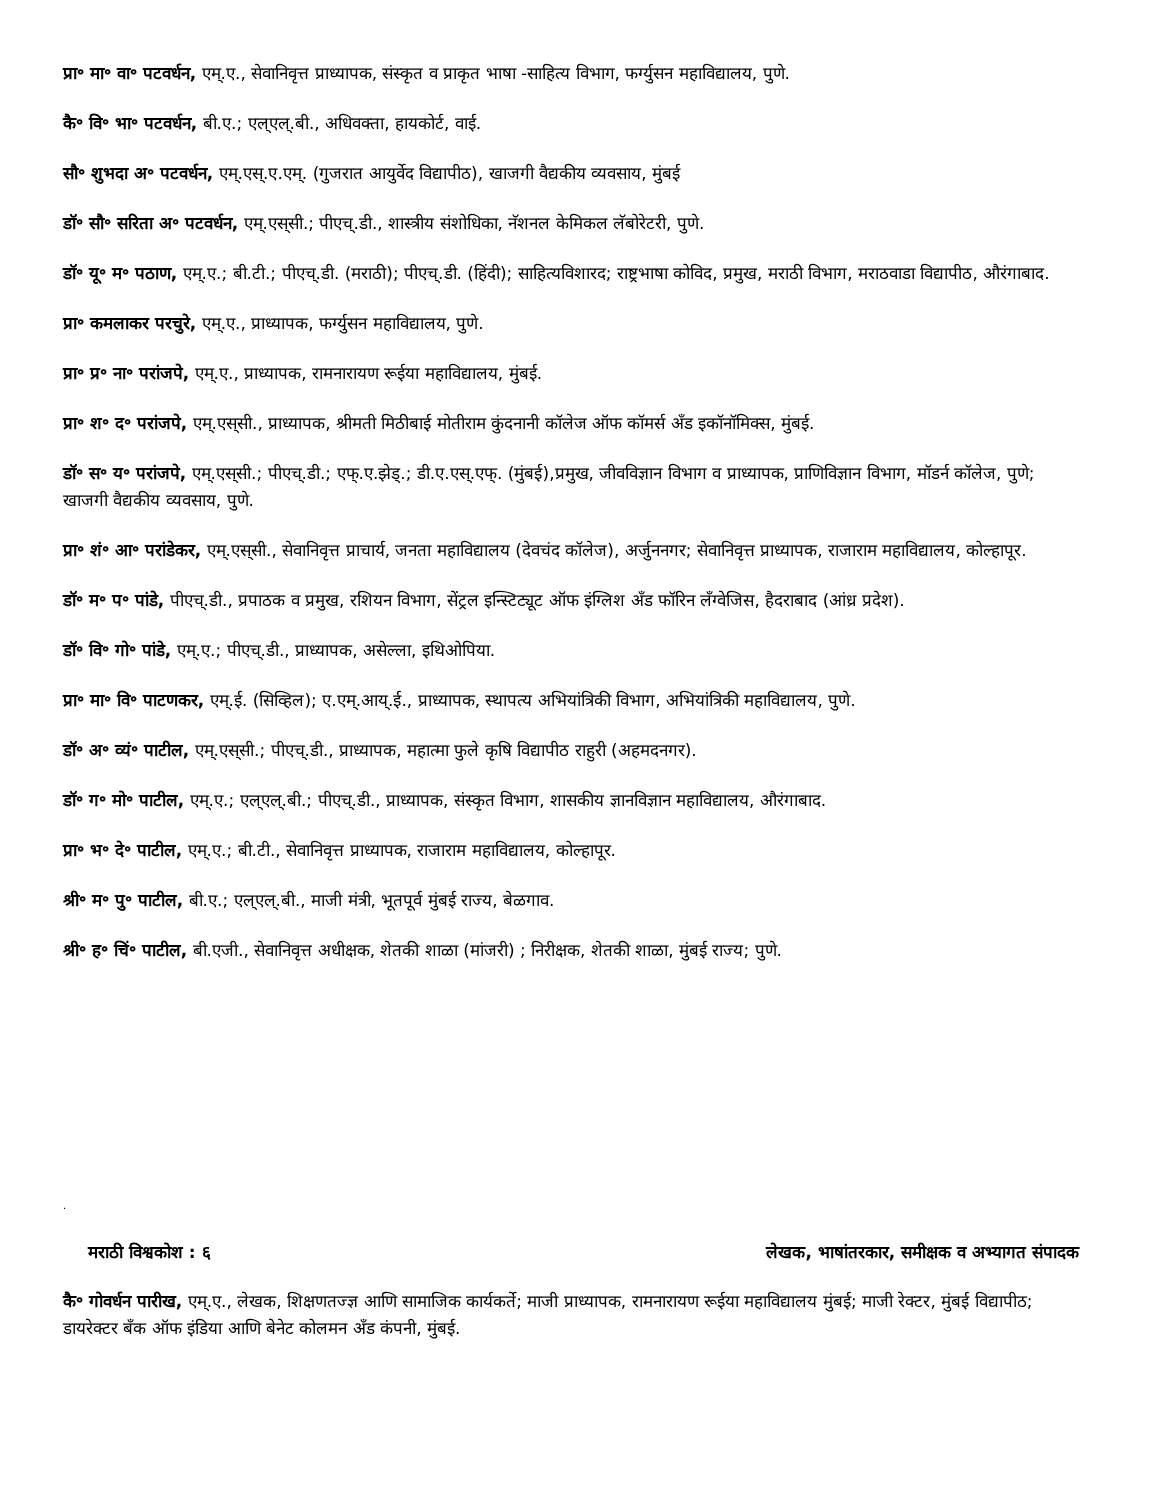प्रा॰ मा॰ वा॰ पटवर्धन, एम्.ए., सेवानिवृत्त प्राध्यापक, संस्कृत व प्राकृत भाषा -साहित्य विभाग, फर्ग्युसन महाविद्यालय, पुणे.
कै॰ वि॰ भा॰ पटवर्धन, बी.ए.; एल्‌एल्.बी., अधिवक्ता, हायकोर्ट, वाई.
सौ॰ शुभदा अ॰ पटवर्धन, एम्.एस्.ए.एम्. (गुजरात आयुर्वेद विद्यापीठ), खाजगी वैद्यकीय व्यवसाय, मुंबई
डॉ॰ सौ॰ सरिता अ॰ पटवर्धन, एम्.एस्‌सी.; पीएच्.डी., शास्त्रीय संशोधिका, नॅशनल केमिकल लॅबोरेटरी, पुणे.
डॉ॰ यू॰ म॰ पठाण, एम्.ए.; बी.टी.; पीएच्.डी. (मराठी); पीएच्.डी. (हिंदी); साहित्यविशारद; राष्ट्रभाषा कोविद, प्रमुख, मराठी विभाग, मराठवाडा विद्यापीठ, औरंगाबाद.
प्रा॰ कमलाकर परचुरे, एम्.ए., प्राध्यापक, फर्ग्युसन महाविद्यालय, पुणे.
प्रा॰ प्र॰ ना॰ परांजपे, एम्.ए., प्राध्यापक, रामनारायण रूईया महाविद्यालय, मुंबई.
प्रा॰ श॰ द॰ परांजपे, एम्.एस्‌सी., प्राध्यापक, श्रीमती मिठीबाई मोतीराम कुंदनानी कॉलेज ऑफ कॉमर्स अँड इकॉनॉमिक्स, मुंबई.
डॉ॰ स॰ य॰ परांजपे, एम्.एस्‌सी.; पीएच्.डी.; एफ्‌.ए.झेड्.; डी.ए.एस्.एफ्. (मुंबई),प्रमुख, जीवविज्ञान विभाग व प्राध्यापक, प्राणिविज्ञान विभाग, मॉडर्न कॉलेज, पुणे; खाजगी वैद्यकीय व्यवसाय, पुणे.
प्रा॰ शं॰ आ॰ परांडेकर, एम्.एस्‌सी., सेवानिवृत्त प्राचार्य, जनता महाविद्यालय (देवचंद कॉलेज), अर्जुननगर; सेवानिवृत्त प्राध्यापक, राजाराम महाविद्यालय, कोल्हापूर.
डॉ॰ म॰ प॰ पांडे, पीएच्.डी., प्रपाठक व प्रमुख, रशियन विभाग, सेंट्रल इन्स्टिट्यूट ऑफ इंग्लिश अँड फॉरिन लँग्वेजिस, हैदराबाद (आंध्र प्रदेश).
डॉ॰ वि॰ गो॰ पांडे, एम्.ए.; पीएच्.डी., प्राध्यापक, असेल्ला, इथिओपिया.
प्रा॰ मा॰ वि॰ पाटणकर, एम्.ई. (सिव्हिल); ए.एम्.आय्.ई., प्राध्यापक, स्थापत्य अभियांत्रिकी विभाग, अभियांत्रिकी महाविद्यालय, पुणे.
डॉ॰ अ॰ व्यं॰ पाटील, एम्.एस्‌सी.; पीएच्.डी., प्राध्यापक, महात्मा फुले कृषि विद्यापीठ राहुरी (अहमदनगर).
डॉ॰ ग॰ मो॰ पाटील, एम्.ए.; एल्‌एल्.बी.; पीएच्.डी., प्राध्यापक, संस्कृत विभाग, शासकीय ज्ञानविज्ञान महाविद्यालय, औरंगाबाद.
प्रा॰ भ॰ दे॰ पाटील, एम्.ए.; बी.टी., सेवानिवृत्त प्राध्यापक, राजाराम महाविद्यालय, कोल्हापूर.
श्री॰ म॰ पु॰ पाटील, बी.ए.; एल्‌एल्.बी., माजी मंत्री, भूतपूर्व मुंबई राज्य, बेळगाव.
श्री॰ ह॰ चिं॰ पाटील, बी.एजी., सेवानिवृत्त अधीक्षक, शेतकी शाळा (मांजरी) ; निरीक्षक, शेतकी शाळा, मुंबई राज्य; पुणे.
.
मराठी विश्वकोश : ६ लेखक, भाषांतरकार, समीक्षक व अभ्यागत संपादक
कै॰ गोवर्धन पारीख, एम्.ए., लेखक, शिक्षणतज्ज्ञ आणि सामाजिक कार्यकर्ते; माजी प्राध्यापक, रामनारायण रूईया महाविद्यालय मुंबई; माजी रेक्टर, मुंबई विद्यापीठ; डायरेक्टर बँक ऑफ इंडिया आणि बेनेट कोलमन अँड कंपनी, मुंबई.